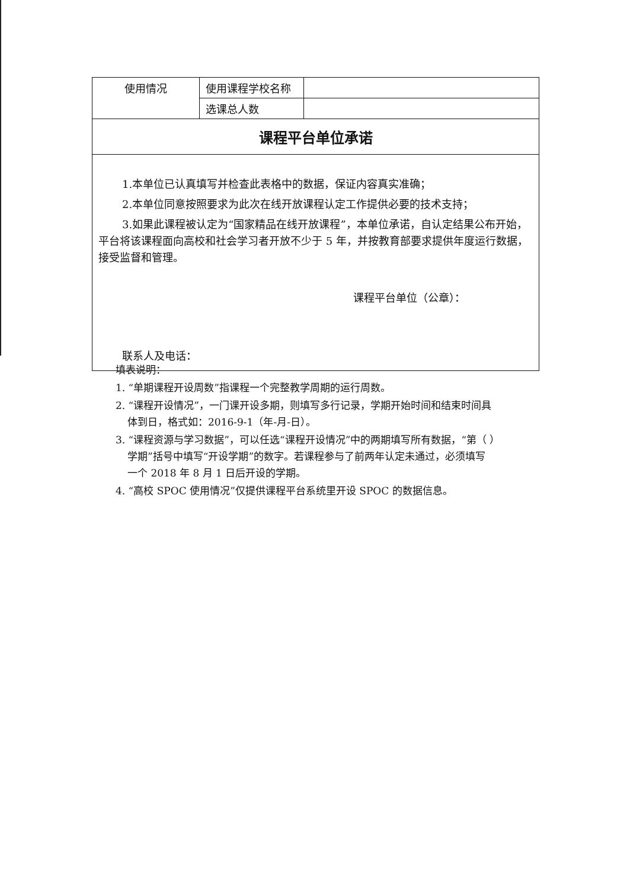| 使用情况 | 使用课程学校名称 | |
| | 选课总人数 | |
| 课程平台单位承诺 | | |
| 1.本单位已认真填写并检查此表格中的数据，保证内容真实准确； 2.本单位同意按照要求为此次在线开放课程认定工作提供必要的技术支持； 3.如果此课程被认定为“国家精品在线开放课程”，本单位承诺，自认定结果公布开始，平台将该课程面向高校和社会学习者开放不少于 5 年，并按教育部要求提供年度运行数据，接受监督和管理。 课程平台单位（公章）： 联系人及电话： | | |
填表说明：
1. “单期课程开设周数”指课程一个完整教学周期的运行周数。
2. “课程开设情况”，一门课开设多期，则填写多行记录，学期开始时间和结束时间具
体到日，格式如：2016-9-1（年-月-日）。
3. “课程资源与学习数据”，可以任选“课程开设情况”中的两期填写所有数据，“第（ ）
学期”括号中填写“开设学期”的数字。若课程参与了前两年认定未通过，必须填写
一个 2018 年 8 月 1 日后开设的学期。
4. “高校 SPOC 使用情况”仅提供课程平台系统里开设 SPOC 的数据信息。